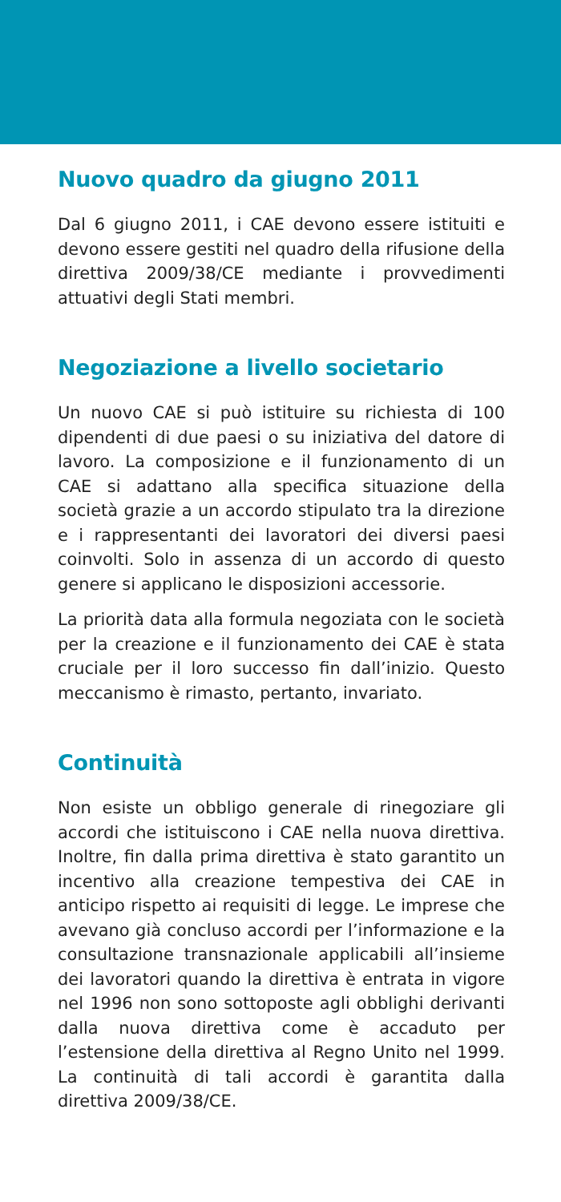Nuovo quadro da giugno 2011
Dal 6 giugno 2011, i CAE devono essere istituiti e devono essere gestiti nel quadro della rifusione della direttiva 2009/38/CE mediante i provvedimenti attuativi degli Stati membri.
Negoziazione a livello societario
Un nuovo CAE si può istituire su richiesta di 100 dipendenti di due paesi o su iniziativa del datore di lavoro. La composizione e il funzionamento di un CAE si adattano alla specifica situazione della società grazie a un accordo stipulato tra la direzione e i rappresentanti dei lavoratori dei diversi paesi coinvolti. Solo in assenza di un accordo di questo genere si applicano le disposizioni accessorie.
La priorità data alla formula negoziata con le società per la creazione e il funzionamento dei CAE è stata cruciale per il loro successo fin dall’inizio. Questo meccanismo è rimasto, pertanto, invariato.
Continuità
Non esiste un obbligo generale di rinegoziare gli accordi che istituiscono i CAE nella nuova direttiva. Inoltre, fin dalla prima direttiva è stato garantito un incentivo alla creazione tempestiva dei CAE in anticipo rispetto ai requisiti di legge. Le imprese che avevano già concluso accordi per l’informazione e la consultazione transnazionale applicabili all’insieme dei lavoratori quando la direttiva è entrata in vigore nel 1996 non sono sottoposte agli obblighi derivanti dalla nuova direttiva come è accaduto per l’estensione della direttiva al Regno Unito nel 1999. La continuità di tali accordi è garantita dalla direttiva 2009/38/CE.